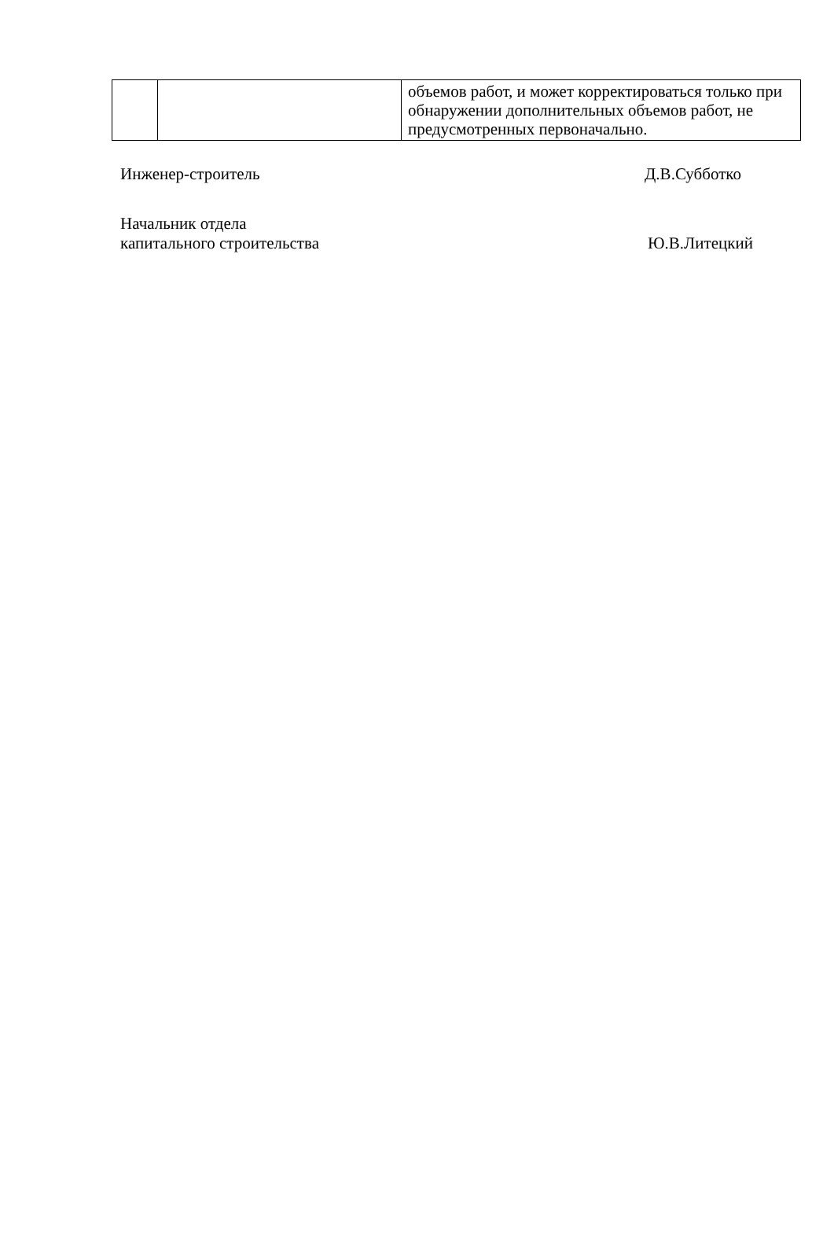| | | объемов работ, и может корректироваться только при обнаружении дополнительных объемов работ, не предусмотренных первоначально. |
Инженер-строитель Д.В.Субботко
Начальник отдела
капитального строительства Ю.В.Литецкий